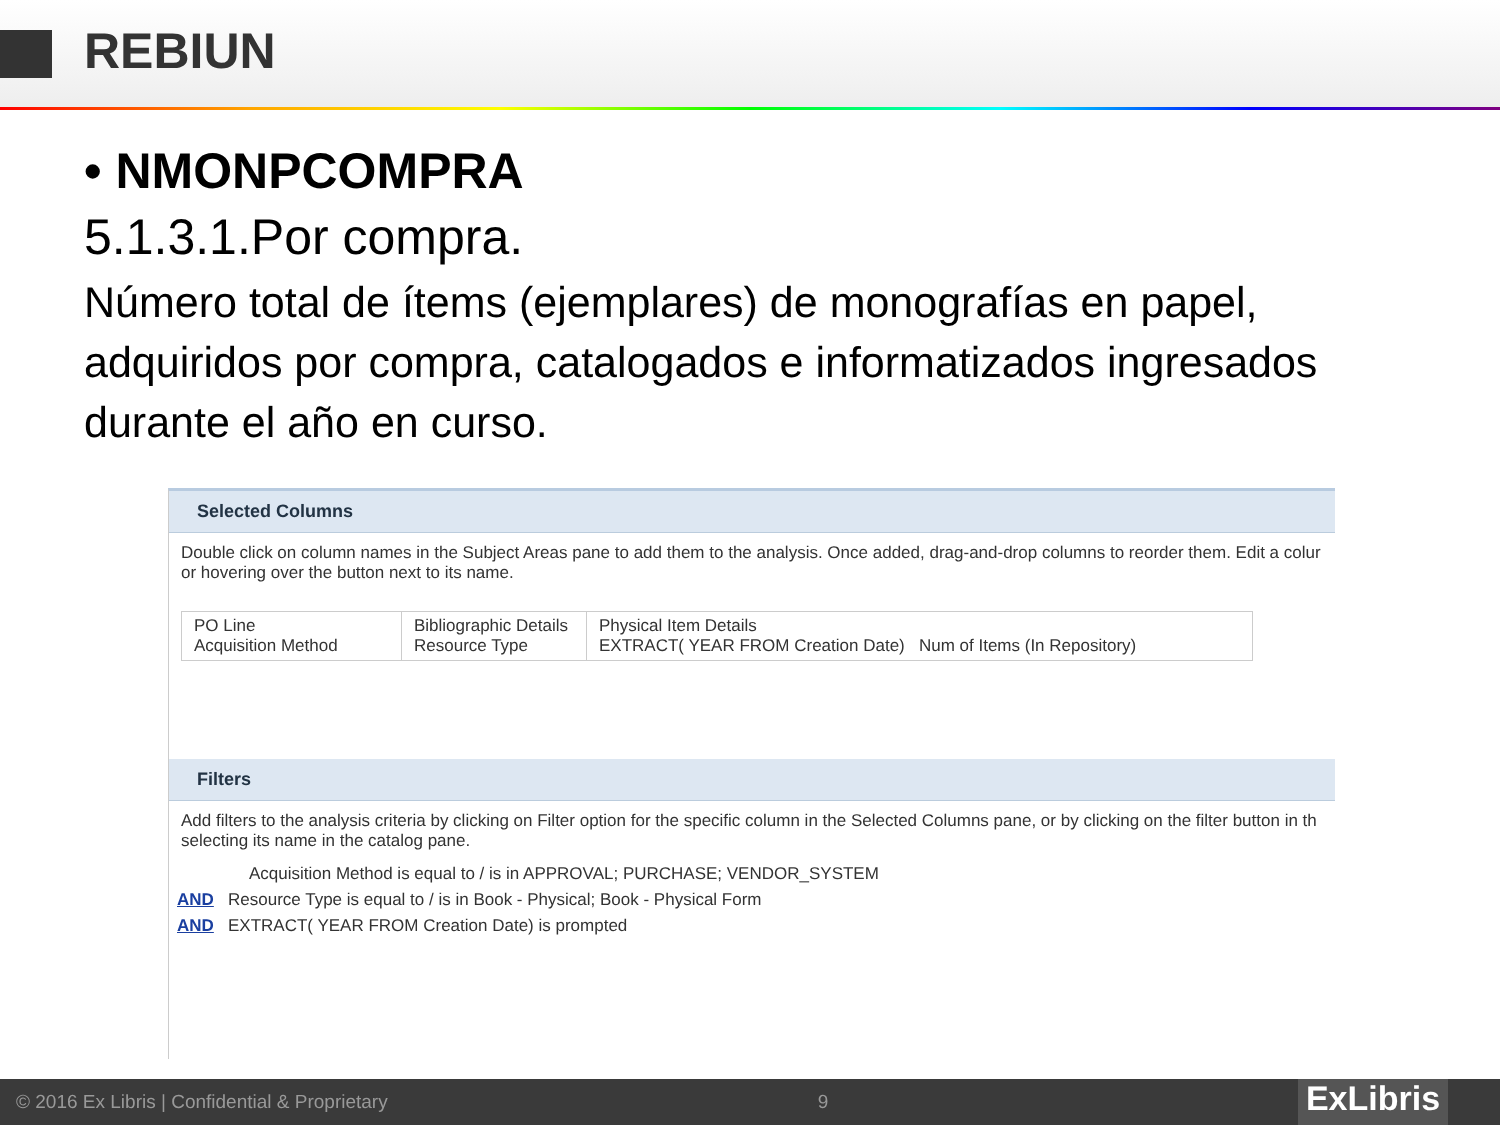REBIUN
• NMONPCOMPRA
5.1.3.1.Por compra.
Número total de ítems (ejemplares) de monografías en papel, adquiridos por compra, catalogados e informatizados ingresados durante el año en curso.
Selected Columns
Double click on column names in the Subject Areas pane to add them to the analysis. Once added, drag-and-drop columns to reorder them. Edit a colur or hovering over the button next to its name.
PO Line
Acquisition Method
Bibliographic Details
Resource Type
Physical Item Details
EXTRACT( YEAR FROM Creation Date) Num of Items (In Repository)
Filters
Add filters to the analysis criteria by clicking on Filter option for the specific column in the Selected Columns pane, or by clicking on the filter button in th selecting its name in the catalog pane.
Acquisition Method is equal to / is in APPROVAL; PURCHASE; VENDOR_SYSTEM
AND Resource Type is equal to / is in Book - Physical; Book - Physical Form
AND EXTRACT( YEAR FROM Creation Date) is prompted
© 2016 Ex Libris | Confidential & Proprietary 9
ExLibris